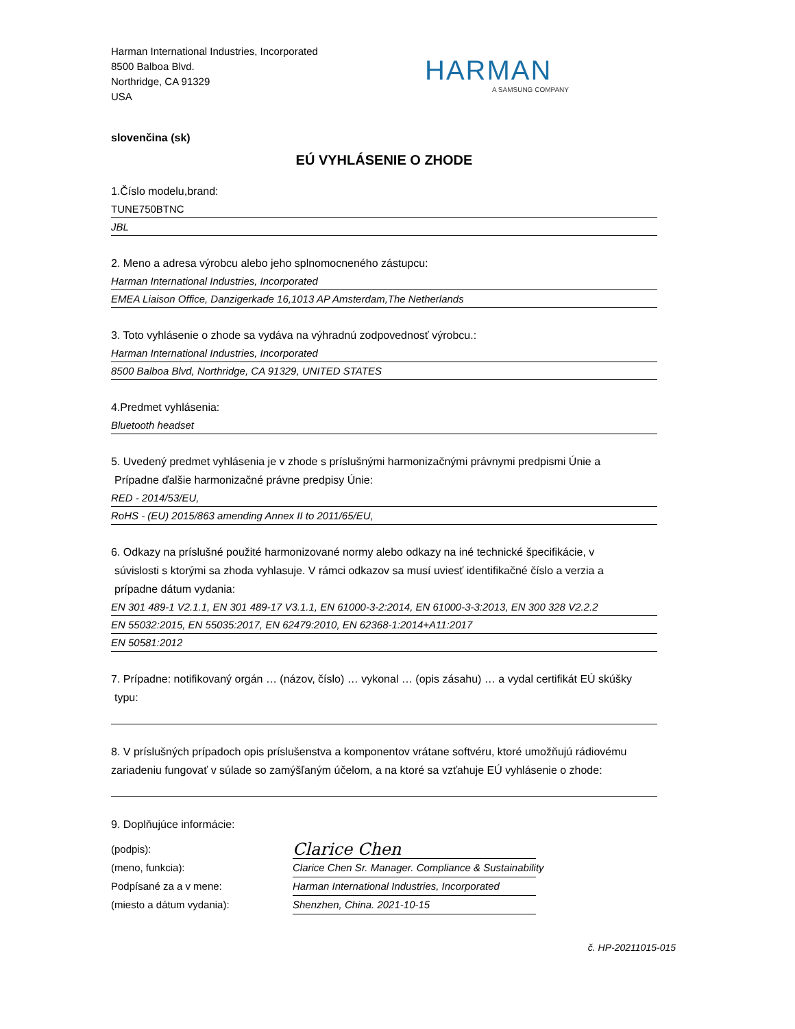Harman International Industries, Incorporated
8500 Balboa Blvd.
Northridge, CA 91329
USA
HARMAN
A SAMSUNG COMPANY
slovenčina (sk)
EÚ VYHLÁSENIE O ZHODE
1.Číslo modelu,brand:
TUNE750BTNC
JBL
2. Meno a adresa výrobcu alebo jeho splnomocneného zástupcu:
Harman International Industries, Incorporated
EMEA Liaison Office, Danzigerkade 16,1013 AP Amsterdam,The Netherlands
3. Toto vyhlásenie o zhode sa vydáva na výhradnú zodpovednosť výrobcu.:
Harman International Industries, Incorporated
8500 Balboa Blvd, Northridge, CA 91329, UNITED STATES
4.Predmet vyhlásenia:
Bluetooth headset
5. Uvedený predmet vyhlásenia je v zhode s príslušnými harmonizačnými právnymi predpismi Únie a
Prípadne ďalšie harmonizačné právne predpisy Únie:
RED - 2014/53/EU,
RoHS - (EU) 2015/863 amending Annex II to 2011/65/EU,
6. Odkazy na príslušné použité harmonizované normy alebo odkazy na iné technické špecifikácie, v
súvislosti s ktorými sa zhoda vyhlasuje. V rámci odkazov sa musí uviesť identifikačné číslo a verzia a
prípadne dátum vydania:
EN 301 489-1 V2.1.1, EN 301 489-17 V3.1.1, EN 61000-3-2:2014, EN 61000-3-3:2013, EN 300 328 V2.2.2
EN 55032:2015, EN 55035:2017, EN 62479:2010, EN 62368-1:2014+A11:2017
EN 50581:2012
7. Prípadne: notifikovaný orgán … (názov, číslo) … vykonal … (opis zásahu) … a vydal certifikát EÚ skúšky
typu:
8. V príslušných prípadoch opis príslušenstva a komponentov vrátane softvéru, ktoré umožňujú rádiovému zariadeniu fungovať v súlade so zamýšľaným účelom, a na ktoré sa vzťahuje EÚ vyhlásenie o zhode:
9. Doplňujúce informácie:
(podpis):
Clarice Chen
(meno, funkcia): Clarice Chen Sr. Manager. Compliance & Sustainability
Podpísané za a v mene: Harman International Industries, Incorporated
(miesto a dátum vydania): Shenzhen, China. 2021-10-15
č. HP-20211015-015